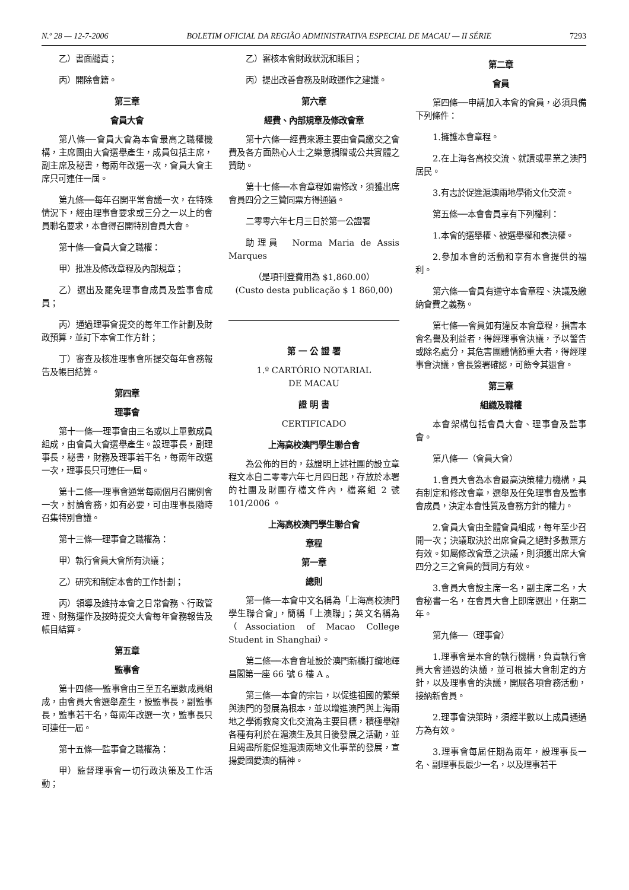N.º 28 — 12-7-2006 BOLETIM OFICIAL DA REGIÃO ADMINISTRATIVA ESPECIAL DE MACAU — II SÉRIE 7293
乙）書面譴責；
丙）開除會籍。
第三章
會員大會
第八條──會員大會為本會最高之職權機構，主席團由大會選舉產生，成員包括主席，副主席及秘書，每兩年改選一次，會員大會主席只可連任一屆。
第九條──每年召開平常會議一次，在特殊情況下，經由理事會要求或三分之一以上的會員聯名要求，本會得召開特別會員大會。
第十條──會員大會之職權：
甲）批准及修改章程及內部規章；
乙）選出及罷免理事會成員及監事會成員；
丙）通過理事會提交的每年工作計劃及財政預算，並訂下本會工作方針；
丁）審查及核准理事會所提交每年會務報告及帳目結算。
第四章
理事會
第十一條──理事會由三名或以上單數成員組成，由會員大會選舉產生。設理事長，副理事長，秘書，財務及理事若干名，每兩年改選一次，理事長只可連任一屆。
第十二條──理事會通常每兩個月召開例會一次，討論會務，如有必要，可由理事長隨時召集特別會議。
第十三條──理事會之職權為：
甲）執行會員大會所有決議；
乙）研究和制定本會的工作計劃；
丙）領導及維持本會之日常會務、行政管理、財務運作及按時提交大會每年會務報告及帳目結算。
第五章
監事會
第十四條──監事會由三至五名單數成員組成，由會員大會選舉產生，設監事長，副監事長，監事若干名，每兩年改選一次，監事長只可連任一屆。
第十五條──監事會之職權為：
甲）監督理事會一切行政決策及工作活動；
乙）審核本會財政狀況和賬目；
丙）提出改善會務及財政運作之建議。
第六章
經費、內部規章及修改會章
第十六條──經費來源主要由會員繳交之會費及各方面熱心人士之樂意捐贈或公共實體之贊助。
第十七條──本會章程如需修改，須獲出席會員四分之三贊同票方得通過。
二零零六年七月三日於第一公證署
助理員　Norma Maria de Assis Marques
（是項刊登費用為 $1,860.00）
(Custo desta publicação $ 1 860,00)
第 一 公 證 署
1.º CARTÓRIO NOTARIAL
DE MACAU
證 明 書
CERTIFICADO
上海高校澳門學生聯合會
為公佈的目的，茲證明上述社團的設立章程文本自二零零六年七月四日起，存放於本署的社團及財團存檔文件內，檔案組 2 號 101/2006 。
上海高校澳門學生聯合會
章程
第一章
總則
第一條──本會中文名稱為「上海高校澳門學生聯合會」，簡稱「上澳聯」；英文名稱為（Association of Macao College Student in Shanghai）。
第二條──本會會址設於澳門新橋打纜地輝昌閣第一座 66 號 6 樓 A 。
第三條──本會的宗旨，以促進祖國的繁榮與澳門的發展為根本，並以增進澳門與上海兩地之學術教育文化交流為主要目標，積極舉辦各種有利於在滬澳生及其日後發展之活動，並且竭盡所能促進滬澳兩地文化事業的發展，宣揚愛國愛澳的精神。
第二章
會員
第四條──申請加入本會的會員，必須具備下列條件：
1.擁護本會章程。
2.在上海各高校交流、就讀或畢業之澳門居民。
3.有志於促進滬澳兩地學術文化交流。
第五條──本會會員享有下列權利：
1.本會的選舉權、被選舉權和表決權。
2.參加本會的活動和享有本會提供的福利。
第六條──會員有遵守本會章程、決議及繳納會費之義務。
第七條──會員如有違反本會章程，損害本會名譽及利益者，得經理事會決議，予以警告或除名處分，其危害團體情節重大者，得經理事會決議，會長簽署確認，可飭令其退會。
第三章
組織及職權
本會架構包括會員大會、理事會及監事會。
第八條──（會員大會）
1.會員大會為本會最高決策權力機構，具有制定和修改會章，選舉及任免理事會及監事會成員，決定本會性質及會務方針的權力。
2.會員大會由全體會員組成，每年至少召開一次；決議取決於出席會員之絕對多數票方有效。如屬修改會章之決議，則須獲出席大會四分之三之會員的贊同方有效。
3.會員大會設主席一名，副主席二名，大會秘書一名，在會員大會上即席選出，任期二年。
第九條──（理事會）
1.理事會是本會的執行機構，負責執行會員大會通過的決議，並可根據大會制定的方針，以及理事會的決議，開展各項會務活動，接納新會員。
2.理事會決策時，須經半數以上成員通過方為有效。
3.理事會每屆任期為兩年，設理事長一名、副理事長最少一名，以及理事若干